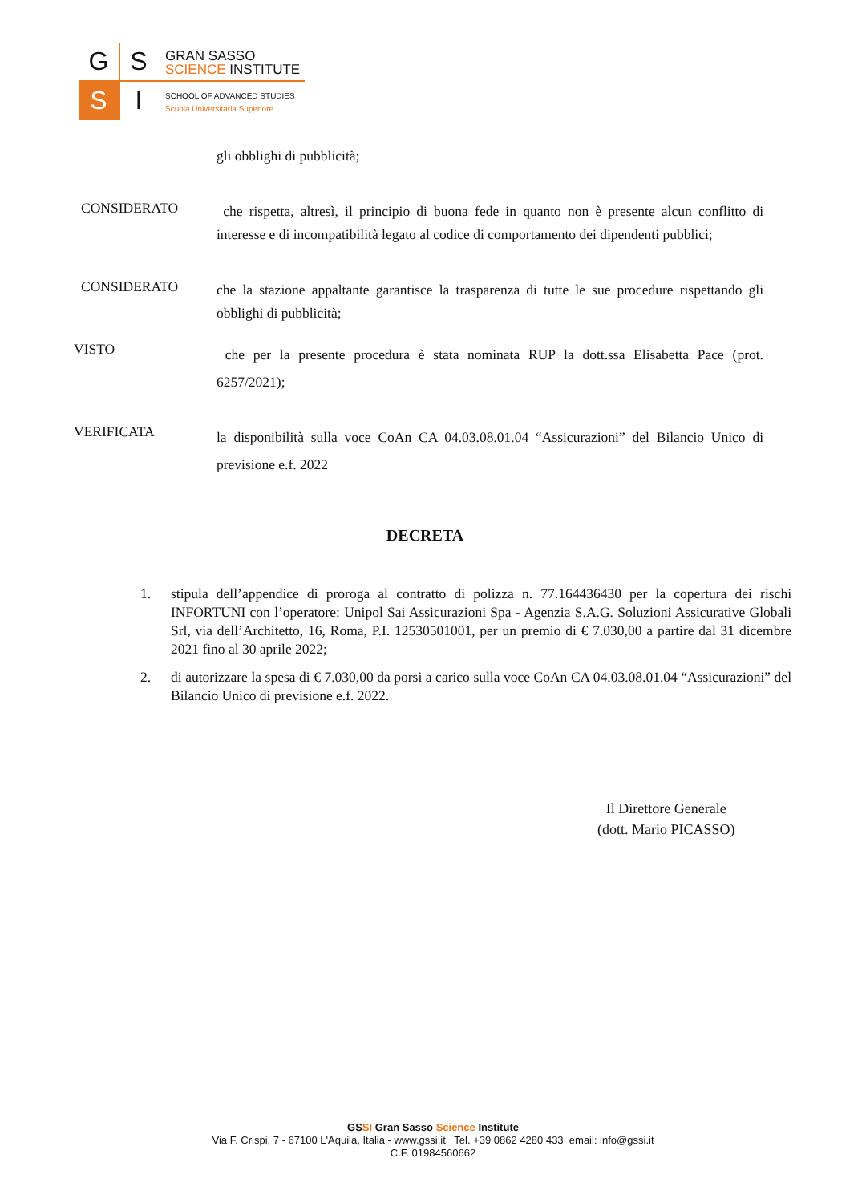G S
S I
GRAN SASSO
SCIENCE INSTITUTE
SCHOOL OF ADVANCED STUDIES
Scuola Universitaria Superiore
gli obblighi di pubblicità;
CONSIDERATO
che rispetta, altresì, il principio di buona fede in quanto non è presente alcun conflitto di interesse e di incompatibilità legato al codice di comportamento dei dipendenti pubblici;
CONSIDERATO
che la stazione appaltante garantisce la trasparenza di tutte le sue procedure rispettando gli obblighi di pubblicità;
VISTO
che per la presente procedura è stata nominata RUP la dott.ssa Elisabetta Pace (prot. 6257/2021);
VERIFICATA
la disponibilità sulla voce CoAn CA 04.03.08.01.04 “Assicurazioni” del Bilancio Unico di previsione e.f. 2022
DECRETA
1. stipula dell’appendice di proroga al contratto di polizza n. 77.164436430 per la copertura dei rischi INFORTUNI con l’operatore: Unipol Sai Assicurazioni Spa - Agenzia S.A.G. Soluzioni Assicurative Globali Srl, via dell’Architetto, 16, Roma, P.I. 12530501001, per un premio di € 7.030,00 a partire dal 31 dicembre 2021 fino al 30 aprile 2022;
2. di autorizzare la spesa di € 7.030,00 da porsi a carico sulla voce CoAn CA 04.03.08.01.04 “Assicurazioni” del Bilancio Unico di previsione e.f. 2022.
Il Direttore Generale
(dott. Mario PICASSO)
GSSI Gran Sasso Science Institute
Via F. Crispi, 7 - 67100 L'Aquila, Italia - www.gssi.it Tel. +39 0862 4280 433 email: info@gssi.it
C.F. 01984560662